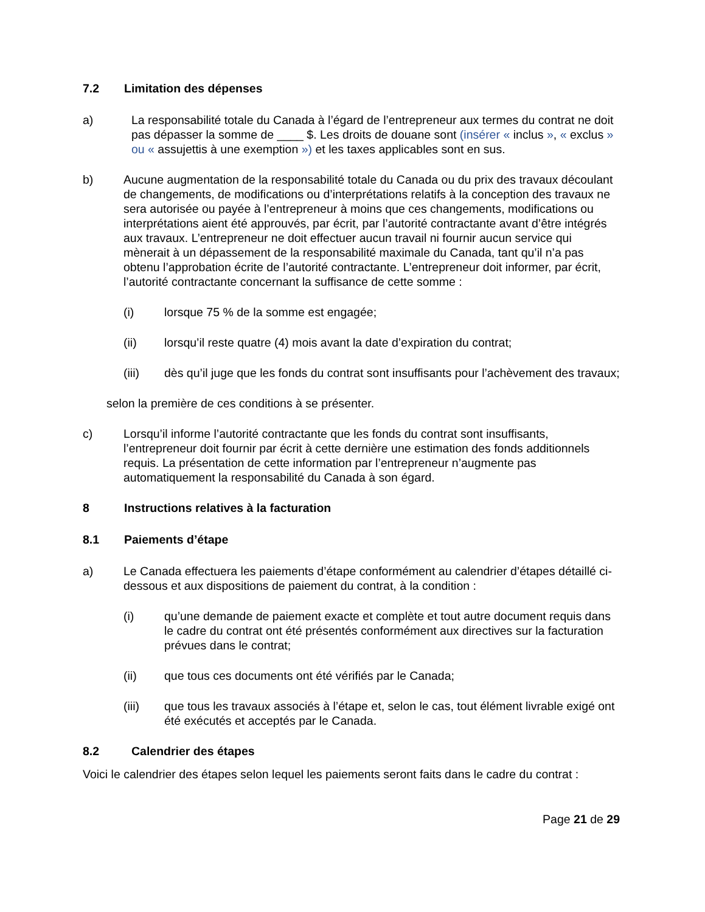7.2 Limitation des dépenses
a) La responsabilité totale du Canada à l’égard de l’entrepreneur aux termes du contrat ne doit pas dépasser la somme de ____ $. Les droits de douane sont (insérer « inclus », « exclus » ou « assujettis à une exemption ») et les taxes applicables sont en sus.
b) Aucune augmentation de la responsabilité totale du Canada ou du prix des travaux découlant de changements, de modifications ou d’interprétations relatifs à la conception des travaux ne sera autorisée ou payée à l’entrepreneur à moins que ces changements, modifications ou interprétations aient été approuvés, par écrit, par l’autorité contractante avant d’être intégrés aux travaux. L’entrepreneur ne doit effectuer aucun travail ni fournir aucun service qui mènerait à un dépassement de la responsabilité maximale du Canada, tant qu’il n’a pas obtenu l’approbation écrite de l’autorité contractante. L’entrepreneur doit informer, par écrit, l’autorité contractante concernant la suffisance de cette somme :
(i) lorsque 75 % de la somme est engagée;
(ii) lorsqu’il reste quatre (4) mois avant la date d’expiration du contrat;
(iii) dès qu’il juge que les fonds du contrat sont insuffisants pour l’achèvement des travaux;
selon la première de ces conditions à se présenter.
c) Lorsqu’il informe l’autorité contractante que les fonds du contrat sont insuffisants, l’entrepreneur doit fournir par écrit à cette dernière une estimation des fonds additionnels requis. La présentation de cette information par l’entrepreneur n’augmente pas automatiquement la responsabilité du Canada à son égard.
8 Instructions relatives à la facturation
8.1 Paiements d’étape
a) Le Canada effectuera les paiements d’étape conformément au calendrier d’étapes détaillé ci-dessous et aux dispositions de paiement du contrat, à la condition :
(i) qu’une demande de paiement exacte et complète et tout autre document requis dans le cadre du contrat ont été présentés conformément aux directives sur la facturation prévues dans le contrat;
(ii) que tous ces documents ont été vérifiés par le Canada;
(iii) que tous les travaux associés à l’étape et, selon le cas, tout élément livrable exigé ont été exécutés et acceptés par le Canada.
8.2 Calendrier des étapes
Voici le calendrier des étapes selon lequel les paiements seront faits dans le cadre du contrat :
Page 21 de 29